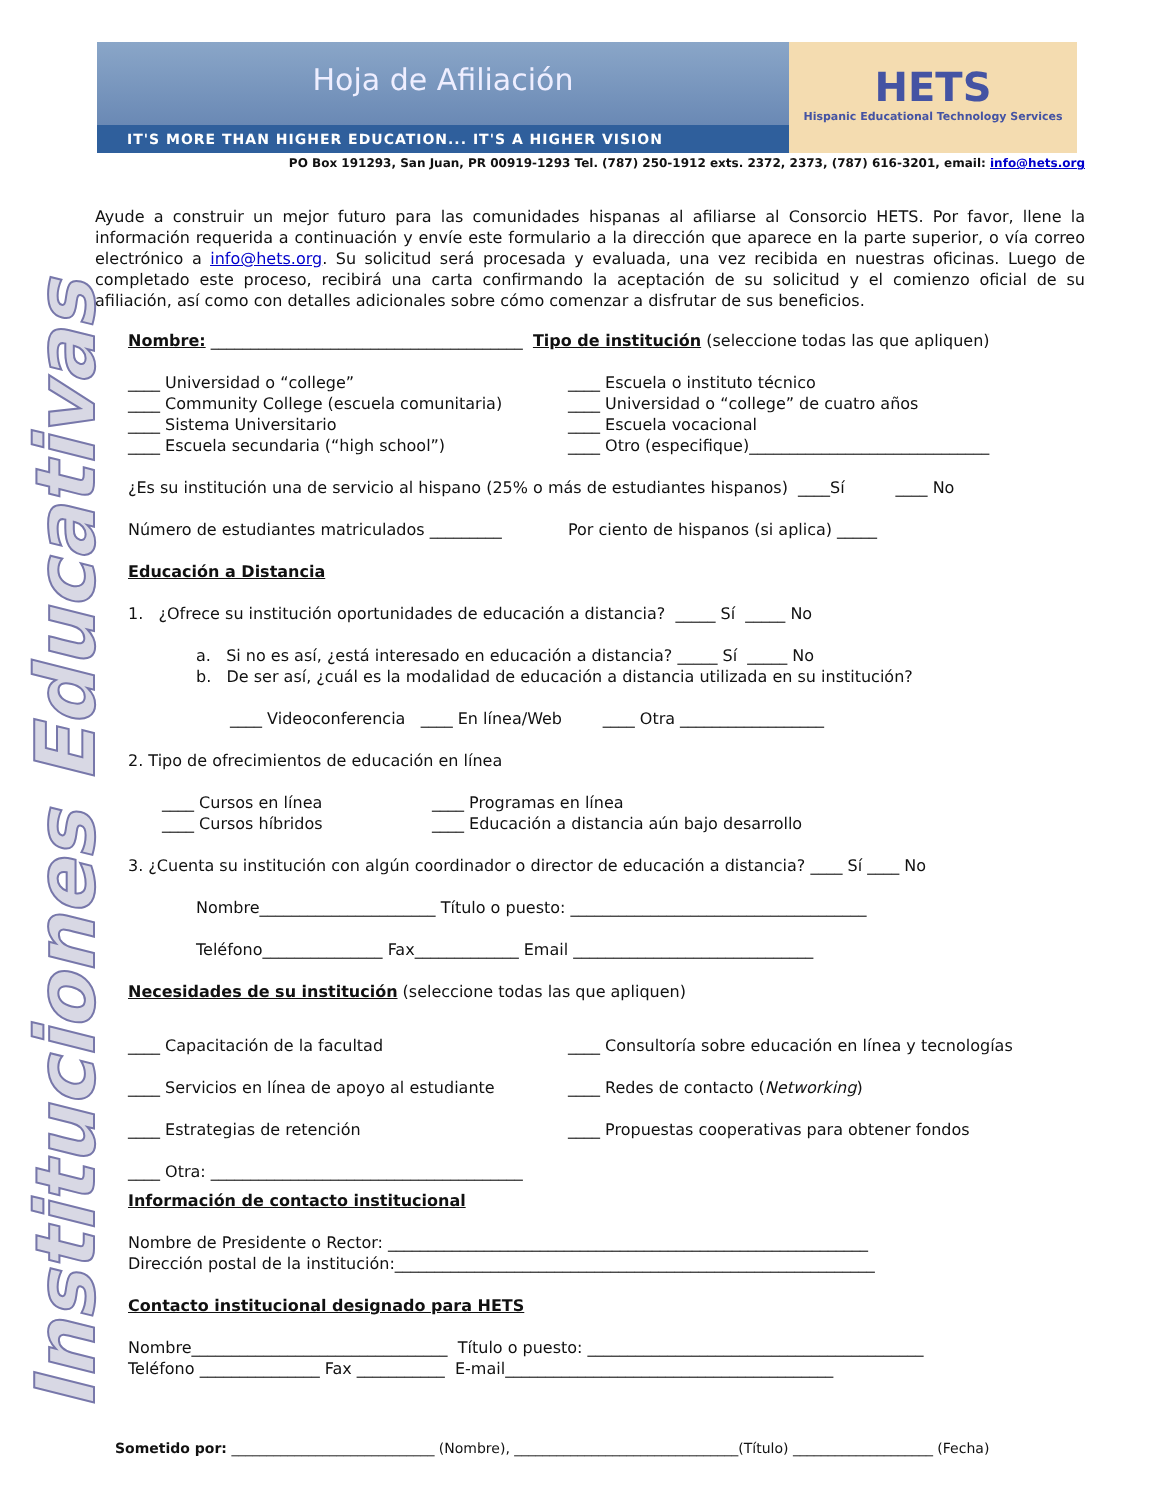Hoja de Afiliación
IT'S MORE THAN HIGHER EDUCATION... IT'S A HIGHER VISION
HETS
Hispanic Educational Technology Services
PO Box 191293, San Juan, PR 00919-1293 Tel. (787) 250-1912 exts. 2372, 2373, (787) 616-3201, email: info@hets.org
Instituciones Educativas
Ayude a construir un mejor futuro para las comunidades hispanas al afiliarse al Consorcio HETS. Por favor, llene la información requerida a continuación y envíe este formulario a la dirección que aparece en la parte superior, o vía correo electrónico a info@hets.org. Su solicitud será procesada y evaluada, una vez recibida en nuestras oficinas. Luego de completado este proceso, recibirá una carta confirmando la aceptación de su solicitud y el comienzo oficial de su afiliación, así como con detalles adicionales sobre cómo comenzar a disfrutar de sus beneficios.
Nombre: _______________________________________ Tipo de institución (seleccione todas las que apliquen)
____ Universidad o “college” ____ Escuela o instituto técnico
____ Community College (escuela comunitaria)
____ Universidad o “college” de cuatro años
____ Sistema Universitario ____ Escuela vocacional
____ Escuela secundaria (“high school”) ____ Otro (especifique)______________________________
¿Es su institución una de servicio al hispano (25% o más de estudiantes hispanos) ____Sí ____ No
Número de estudiantes matriculados _________ Por ciento de hispanos (si aplica) _____
Educación a Distancia
1. ¿Ofrece su institución oportunidades de educación a distancia? _____ Sí _____ No
a. Si no es así, ¿está interesado en educación a distancia? _____ Sí _____ No
b. De ser así, ¿cuál es la modalidad de educación a distancia utilizada en su institución?
____ Videoconferencia ____ En línea/Web ____ Otra __________________
2. Tipo de ofrecimientos de educación en línea
____ Cursos en línea ____ Programas en línea
____ Cursos híbridos ____ Educación a distancia aún bajo desarrollo
3. ¿Cuenta su institución con algún coordinador o director de educación a distancia? ____ Sí ____ No
Nombre______________________ Título o puesto: _____________________________________
Teléfono_______________ Fax_____________ Email ______________________________
Necesidades de su institución (seleccione todas las que apliquen)
____ Capacitación de la facultad ____ Consultoría sobre educación en línea y tecnologías
____ Servicios en línea de apoyo al estudiante ____ Redes de contacto (Networking)
____ Estrategias de retención ____ Propuestas cooperativas para obtener fondos
____ Otra: _______________________________________
Información de contacto institucional
Nombre de Presidente o Rector: ____________________________________________________________
Dirección postal de la institución:____________________________________________________________
Contacto institucional designado para HETS
Nombre________________________________ Título o puesto: __________________________________________
Teléfono _______________ Fax ___________ E-mail_________________________________________
Sometido por: _____________________________ (Nombre), ________________________________(Título) ____________________ (Fecha)